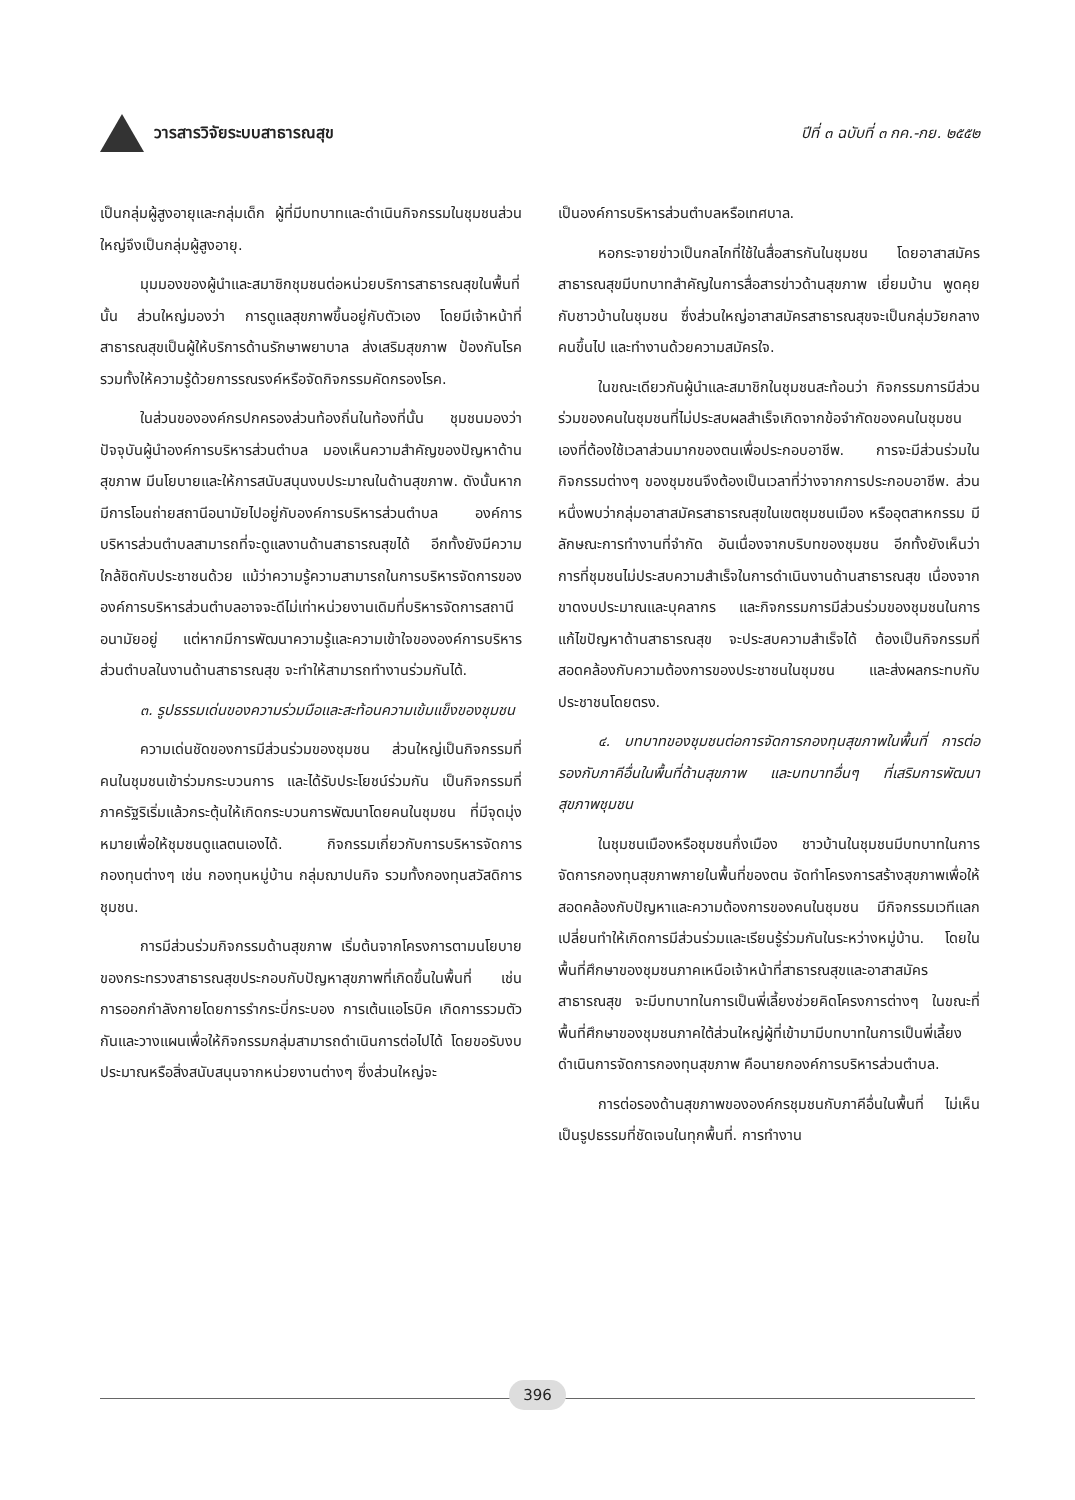วารสารวิจัยระบบสาธารณสุข ปีที่ ๓ ฉบับที่ ๓ กค.-กย. ๒๕๕๒
เป็นกลุ่มผู้สูงอายุและกลุ่มเด็ก ผู้ที่มีบทบาทและดำเนินกิจกรรมในชุมชนส่วนใหญ่จึงเป็นกลุ่มผู้สูงอายุ.
มุมมองของผู้นำและสมาชิกชุมชนต่อหน่วยบริการสาธารณสุขในพื้นที่นั้น ส่วนใหญ่มองว่า การดูแลสุขภาพขึ้นอยู่กับตัวเอง โดยมีเจ้าหน้าที่สาธารณสุขเป็นผู้ให้บริการด้านรักษาพยาบาล ส่งเสริมสุขภาพ ป้องกันโรค รวมทั้งให้ความรู้ด้วยการรณรงค์หรือจัดกิจกรรมคัดกรองโรค.
ในส่วนขององค์กรปกครองส่วนท้องถิ่นในท้องที่นั้น ชุมชนมองว่า ปัจจุบันผู้นำองค์การบริหารส่วนตำบล มองเห็นความสำคัญของปัญหาด้านสุขภาพ มีนโยบายและให้การสนับสนุนงบประมาณในด้านสุขภาพ. ดังนั้นหากมีการโอนถ่ายสถานีอนามัยไปอยู่กับองค์การบริหารส่วนตำบล องค์การบริหารส่วนตำบลสามารถที่จะดูแลงานด้านสาธารณสุขได้ อีกทั้งยังมีความใกล้ชิดกับประชาชนด้วย แม้ว่าความรู้ความสามารถในการบริหารจัดการขององค์การบริหารส่วนตำบลอาจจะดีไม่เท่าหน่วยงานเดิมที่บริหารจัดการสถานีอนามัยอยู่ แต่หากมีการพัฒนาความรู้และความเข้าใจขององค์การบริหารส่วนตำบลในงานด้านสาธารณสุข จะทำให้สามารถทำงานร่วมกันได้.
๓. รูปธรรมเด่นของความร่วมมือและสะท้อนความเข้มแข็งของชุมชน
ความเด่นชัดของการมีส่วนร่วมของชุมชน ส่วนใหญ่เป็นกิจกรรมที่คนในชุมชนเข้าร่วมกระบวนการ และได้รับประโยชน์ร่วมกัน เป็นกิจกรรมที่ภาครัฐริเริ่มแล้วกระตุ้นให้เกิดกระบวนการพัฒนาโดยคนในชุมชน ที่มีจุดมุ่งหมายเพื่อให้ชุมชนดูแลตนเองได้. กิจกรรมเกี่ยวกับการบริหารจัดการกองทุนต่างๆ เช่น กองทุนหมู่บ้าน กลุ่มฌาปนกิจ รวมทั้งกองทุนสวัสดิการชุมชน.
การมีส่วนร่วมกิจกรรมด้านสุขภาพ เริ่มต้นจากโครงการตามนโยบายของกระทรวงสาธารณสุขประกอบกับปัญหาสุขภาพที่เกิดขึ้นในพื้นที่ เช่น การออกกำลังกายโดยการรำกระบี่กระบอง การเต้นแอโรบิค เกิดการรวมตัวกันและวางแผนเพื่อให้กิจกรรมกลุ่มสามารถดำเนินการต่อไปได้ โดยขอรับงบประมาณหรือสิ่งสนับสนุนจากหน่วยงานต่างๆ ซึ่งส่วนใหญ่จะ
เป็นองค์การบริหารส่วนตำบลหรือเทศบาล.
หอกระจายข่าวเป็นกลไกที่ใช้ในสื่อสารกันในชุมชน โดยอาสาสมัครสาธารณสุขมีบทบาทสำคัญในการสื่อสารข่าวด้านสุขภาพ เยี่ยมบ้าน พูดคุยกับชาวบ้านในชุมชน ซึ่งส่วนใหญ่อาสาสมัครสาธารณสุขจะเป็นกลุ่มวัยกลางคนขึ้นไป และทำงานด้วยความสมัครใจ.
ในขณะเดียวกันผู้นำและสมาชิกในชุมชนสะท้อนว่า กิจกรรมการมีส่วนร่วมของคนในชุมชนที่ไม่ประสบผลสำเร็จเกิดจากข้อจำกัดของคนในชุมชนเองที่ต้องใช้เวลาส่วนมากของตนเพื่อประกอบอาชีพ. การจะมีส่วนร่วมในกิจกรรมต่างๆ ของชุมชนจึงต้องเป็นเวลาที่ว่างจากการประกอบอาชีพ. ส่วนหนึ่งพบว่ากลุ่มอาสาสมัครสาธารณสุขในเขตชุมชนเมือง หรืออุตสาหกรรม มีลักษณะการทำงานที่จำกัด อันเนื่องจากบริบทของชุมชน อีกทั้งยังเห็นว่า การที่ชุมชนไม่ประสบความสำเร็จในการดำเนินงานด้านสาธารณสุข เนื่องจากขาดงบประมาณและบุคลากร และกิจกรรมการมีส่วนร่วมของชุมชนในการแก้ไขปัญหาด้านสาธารณสุข จะประสบความสำเร็จได้ ต้องเป็นกิจกรรมที่สอดคล้องกับความต้องการของประชาชนในชุมชน และส่งผลกระทบกับประชาชนโดยตรง.
๔. บทบาทของชุมชนต่อการจัดการกองทุนสุขภาพในพื้นที่ การต่อรองกับภาคีอื่นในพื้นที่ด้านสุขภาพ และบทบาทอื่นๆ ที่เสริมการพัฒนาสุขภาพชุมชน
ในชุมชนเมืองหรือชุมชนกึ่งเมือง ชาวบ้านในชุมชนมีบทบาทในการจัดการกองทุนสุขภาพภายในพื้นที่ของตน จัดทำโครงการสร้างสุขภาพเพื่อให้สอดคล้องกับปัญหาและความต้องการของคนในชุมชน มีกิจกรรมเวทีแลกเปลี่ยนทำให้เกิดการมีส่วนร่วมและเรียนรู้ร่วมกันในระหว่างหมู่บ้าน. โดยในพื้นที่ศึกษาของชุมชนภาคเหนือเจ้าหน้าที่สาธารณสุขและอาสาสมัครสาธารณสุข จะมีบทบาทในการเป็นพี่เลี้ยงช่วยคิดโครงการต่างๆ ในขณะที่พื้นที่ศึกษาของชุมชนภาคใต้ส่วนใหญ่ผู้ที่เข้ามามีบทบาทในการเป็นพี่เลี้ยงดำเนินการจัดการกองทุนสุขภาพ คือนายกองค์การบริหารส่วนตำบล.
การต่อรองด้านสุขภาพขององค์กรชุมชนกับภาคีอื่นในพื้นที่ ไม่เห็นเป็นรูปธรรมที่ชัดเจนในทุกพื้นที่. การทำงาน
396